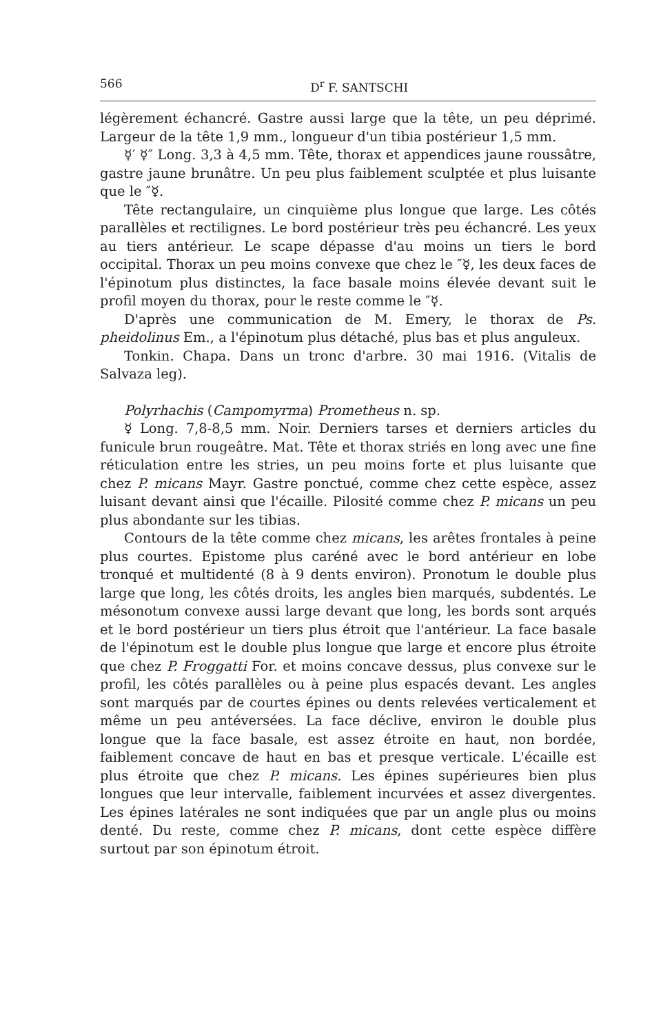566 D<sup>r</sup> F. SANTSCHI
légèrement échancré. Gastre aussi large que la tête, un peu déprimé. Largeur de la tête 1,9 mm., longueur d'un tibia postérieur 1,5 mm.
☿′ ☿″ Long. 3,3 à 4,5 mm. Tête, thorax et appendices jaune roussâtre, gastre jaune brunâtre. Un peu plus faiblement sculptée et plus luisante que le ″☿.
Tête rectangulaire, un cinquième plus longue que large. Les côtés parallèles et rectilignes. Le bord postérieur très peu échancré. Les yeux au tiers antérieur. Le scape dépasse d'au moins un tiers le bord occipital. Thorax un peu moins convexe que chez le ″☿, les deux faces de l'épinotum plus distinctes, la face basale moins élevée devant suit le profil moyen du thorax, pour le reste comme le ″☿.
D'après une communication de M. Emery, le thorax de Ps. pheidolinus Em., a l'épinotum plus détaché, plus bas et plus anguleux.
Tonkin. Chapa. Dans un tronc d'arbre. 30 mai 1916. (Vitalis de Salvaza leg).
Polyrhachis (Campomyrma) Prometheus n. sp.
☿ Long. 7,8-8,5 mm. Noir. Derniers tarses et derniers articles du funicule brun rougeâtre. Mat. Tête et thorax striés en long avec une fine réticulation entre les stries, un peu moins forte et plus luisante que chez P. micans Mayr. Gastre ponctué, comme chez cette espèce, assez luisant devant ainsi que l'écaille. Pilosité comme chez P. micans un peu plus abondante sur les tibias.
Contours de la tête comme chez micans, les arêtes frontales à peine plus courtes. Epistome plus caréné avec le bord antérieur en lobe tronqué et multidenté (8 à 9 dents environ). Pronotum le double plus large que long, les côtés droits, les angles bien marqués, subdentés. Le mésonotum convexe aussi large devant que long, les bords sont arqués et le bord postérieur un tiers plus étroit que l'antérieur. La face basale de l'épinotum est le double plus longue que large et encore plus étroite que chez P. Froggatti For. et moins concave dessus, plus convexe sur le profil, les côtés parallèles ou à peine plus espacés devant. Les angles sont marqués par de courtes épines ou dents relevées verticalement et même un peu antéversées. La face déclive, environ le double plus longue que la face basale, est assez étroite en haut, non bordée, faiblement concave de haut en bas et presque verticale. L'écaille est plus étroite que chez P. micans. Les épines supérieures bien plus longues que leur intervalle, faiblement incurvées et assez divergentes. Les épines latérales ne sont indiquées que par un angle plus ou moins denté. Du reste, comme chez P. micans, dont cette espèce diffère surtout par son épinotum étroit.